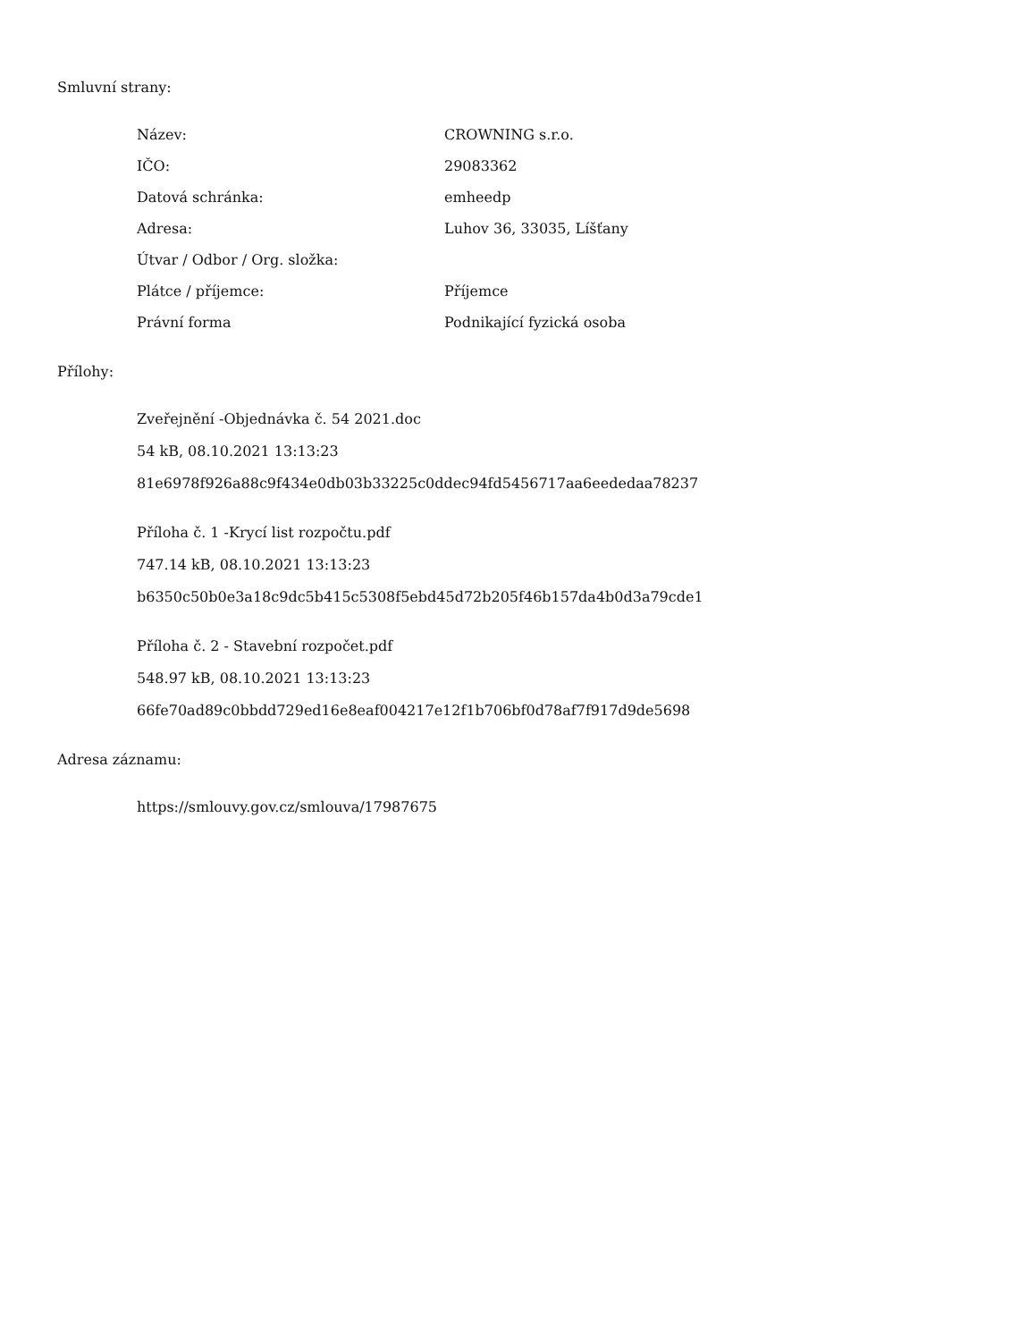Smluvní strany:
| Název: | CROWNING s.r.o. |
| IČO: | 29083362 |
| Datová schránka: | emheedp |
| Adresa: | Luhov 36, 33035, Líšťany |
| Útvar / Odbor / Org. složka: | |
| Plátce / příjemce: | Příjemce |
| Právní forma | Podnikající fyzická osoba |
Přílohy:
Zveřejnění -Objednávka č. 54 2021.doc
54 kB, 08.10.2021 13:13:23
81e6978f926a88c9f434e0db03b33225c0ddec94fd5456717aa6eededaa78237
Příloha č. 1 -Krycí list rozpočtu.pdf
747.14 kB, 08.10.2021 13:13:23
b6350c50b0e3a18c9dc5b415c5308f5ebd45d72b205f46b157da4b0d3a79cde1
Příloha č. 2 - Stavební rozpočet.pdf
548.97 kB, 08.10.2021 13:13:23
66fe70ad89c0bbdd729ed16e8eaf004217e12f1b706bf0d78af7f917d9de5698
Adresa záznamu:
https://smlouvy.gov.cz/smlouva/17987675